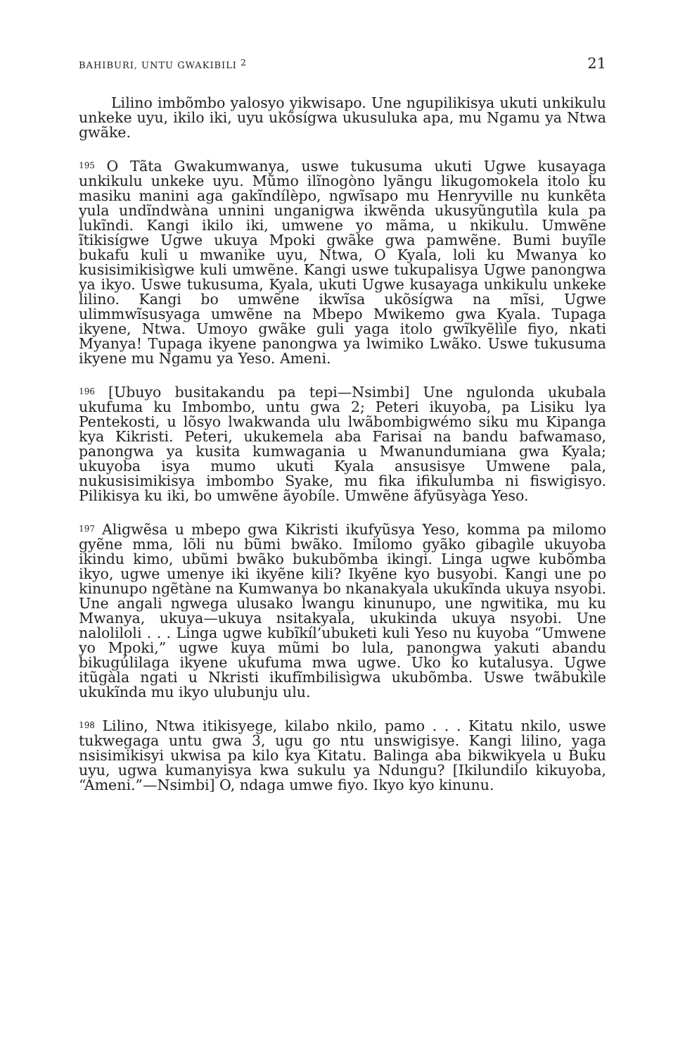BAHIBURI, UNTU GWAKIBILI <sup>2</sup> 21
Lilino imbõmbo yalosyo yikwisapo. Une ngupilikisya ukuti unkikulu unkeke uyu, ikilo iki, uyu ukõsígwa ukusuluka apa, mu Ngamu ya Ntwa gwãke.
<sup>195</sup> O Tãta Gwakumwanya, uswe tukusuma ukuti Ugwe kusayaga unkikulu unkeke uyu. Mũmo ilĩnogòno lyãngu likugomokela itolo ku masiku manini aga gakĩndílèpo, ngwĩsapo mu Henryville nu kunkẽta yula undĩndwàna unnini unganigwa ikwẽnda ukusyũngutìla kula pa lukĩndi. Kangi ikilo iki, umwene yo mãma, u nkikulu. Umwẽne ĩtikisígwe Ugwe ukuya Mpoki gwãke gwa pamwẽne. Bumi buyĩle bukafu kuli u mwanike uyu, Ntwa, O Kyala, loli ku Mwanya ko kusisimikisìgwe kuli umwẽne. Kangi uswe tukupalisya Ugwe panongwa ya ikyo. Uswe tukusuma, Kyala, ukuti Ugwe kusayaga unkikulu unkeke lilino. Kangi bo umwẽne ikwĩsa ukõsígwa na mĩsi, Ugwe ulimmwĩsusyaga umwẽne na Mbepo Mwikemo gwa Kyala. Tupaga ikyene, Ntwa. Umoyo gwãke guli yaga itolo gwĩkyẽlìle fiyo, nkati Myanya! Tupaga ikyene panongwa ya lwimiko Lwãko. Uswe tukusuma ikyene mu Ngamu ya Yeso. Ameni.
<sup>196</sup> [Ubuyo busitakandu pa tepi—Nsimbi] Une ngulonda ukubala ukufuma ku Imbombo, untu gwa 2; Peteri ikuyoba, pa Lisiku lya Pentekosti, u lõsyo lwakwanda ulu lwãbombigwémo siku mu Kipanga kya Kikristi. Peteri, ukukemela aba Farisai na bandu bafwamaso, panongwa ya kusita kumwagania u Mwanundumiana gwa Kyala; ukuyoba isya mumo ukuti Kyala ansusisye Umwene pala, nukusisimikisya imbombo Syake, mu fika ifikulumba ni fiswigisyo. Pilikisya ku iki, bo umwẽne ãyobíle. Umwẽne ãfyũsyàga Yeso.
<sup>197</sup> Aligwẽsa u mbepo gwa Kikristi ikufyũsya Yeso, komma pa milomo gyẽne mma, lõli nu bũmi bwãko. Imilomo gyãko gibagìle ukuyoba ikindu kimo, ubũmi bwãko bukubõmba ikingi. Linga ugwe kubõmba ikyo, ugwe umenye iki ikyẽne kili? Ikyẽne kyo busyobi. Kangi une po kinunupo ngẽtàne na Kumwanya bo nkanakyala ukukĩnda ukuya nsyobi. Une angali ngwega ulusako lwangu kinunupo, une ngwitika, mu ku Mwanya, ukuya—ukuya nsitakyala, ukukinda ukuya nsyobi. Une naloliloli . . . Linga ugwe kubĩkíl’ubuketi kuli Yeso nu kuyoba “Umwene yo Mpoki,” ugwe kuya mũmi bo lula, panongwa yakuti abandu bikugúlilaga ikyene ukufuma mwa ugwe. Uko ko kutalusya. Ugwe itũgàla ngati u Nkristi ikufĩmbilisìgwa ukubõmba. Uswe twãbukìle ukukĩnda mu ikyo ulubunju ulu.
<sup>198</sup> Lilino, Ntwa itikisyege, kilabo nkilo, pamo . . . Kitatu nkilo, uswe tukwegaga untu gwa 3, ugu go ntu unswigisye. Kangi lilino, yaga nsisimikisyi ukwisa pa kilo kya Kitatu. Balinga aba bikwikyela u Buku uyu, ugwa kumanyisya kwa sukulu ya Ndungu? [Ikilundilo kikuyoba, “Ameni.”—Nsimbi] O, ndaga umwe fiyo. Ikyo kyo kinunu.